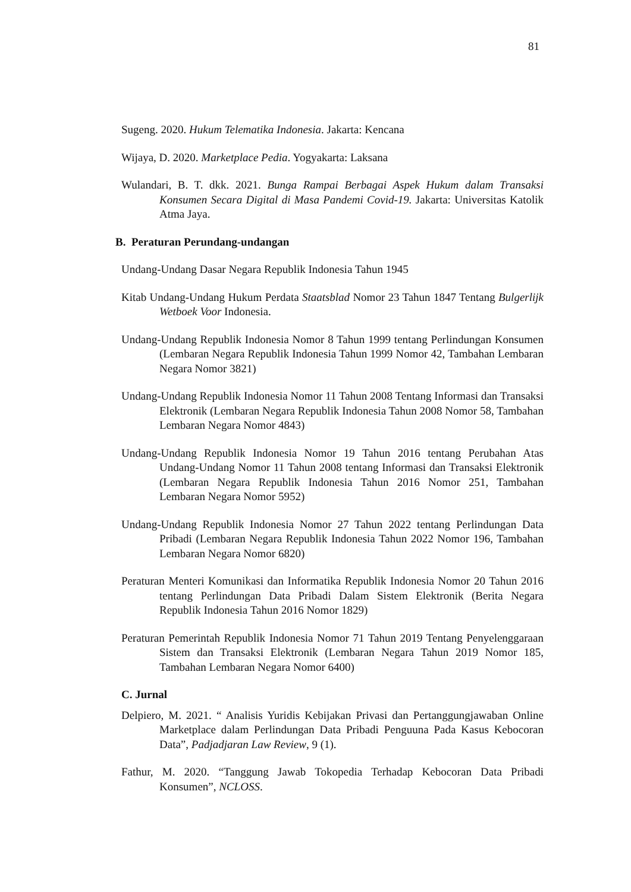81
Sugeng. 2020. Hukum Telematika Indonesia. Jakarta: Kencana
Wijaya, D. 2020. Marketplace Pedia. Yogyakarta: Laksana
Wulandari, B. T. dkk. 2021. Bunga Rampai Berbagai Aspek Hukum dalam Transaksi Konsumen Secara Digital di Masa Pandemi Covid-19. Jakarta: Universitas Katolik Atma Jaya.
B. Peraturan Perundang-undangan
Undang-Undang Dasar Negara Republik Indonesia Tahun 1945
Kitab Undang-Undang Hukum Perdata Staatsblad Nomor 23 Tahun 1847 Tentang Bulgerlijk Wetboek Voor Indonesia.
Undang-Undang Republik Indonesia Nomor 8 Tahun 1999 tentang Perlindungan Konsumen (Lembaran Negara Republik Indonesia Tahun 1999 Nomor 42, Tambahan Lembaran Negara Nomor 3821)
Undang-Undang Republik Indonesia Nomor 11 Tahun 2008 Tentang Informasi dan Transaksi Elektronik (Lembaran Negara Republik Indonesia Tahun 2008 Nomor 58, Tambahan Lembaran Negara Nomor 4843)
Undang-Undang Republik Indonesia Nomor 19 Tahun 2016 tentang Perubahan Atas Undang-Undang Nomor 11 Tahun 2008 tentang Informasi dan Transaksi Elektronik (Lembaran Negara Republik Indonesia Tahun 2016 Nomor 251, Tambahan Lembaran Negara Nomor 5952)
Undang-Undang Republik Indonesia Nomor 27 Tahun 2022 tentang Perlindungan Data Pribadi (Lembaran Negara Republik Indonesia Tahun 2022 Nomor 196, Tambahan Lembaran Negara Nomor 6820)
Peraturan Menteri Komunikasi dan Informatika Republik Indonesia Nomor 20 Tahun 2016 tentang Perlindungan Data Pribadi Dalam Sistem Elektronik (Berita Negara Republik Indonesia Tahun 2016 Nomor 1829)
Peraturan Pemerintah Republik Indonesia Nomor 71 Tahun 2019 Tentang Penyelenggaraan Sistem dan Transaksi Elektronik (Lembaran Negara Tahun 2019 Nomor 185, Tambahan Lembaran Negara Nomor 6400)
C. Jurnal
Delpiero, M. 2021. “ Analisis Yuridis Kebijakan Privasi dan Pertanggungjawaban Online Marketplace dalam Perlindungan Data Pribadi Penguuna Pada Kasus Kebocoran Data”, Padjadjaran Law Review, 9 (1).
Fathur, M. 2020. “Tanggung Jawab Tokopedia Terhadap Kebocoran Data Pribadi Konsumen”, NCLOSS.